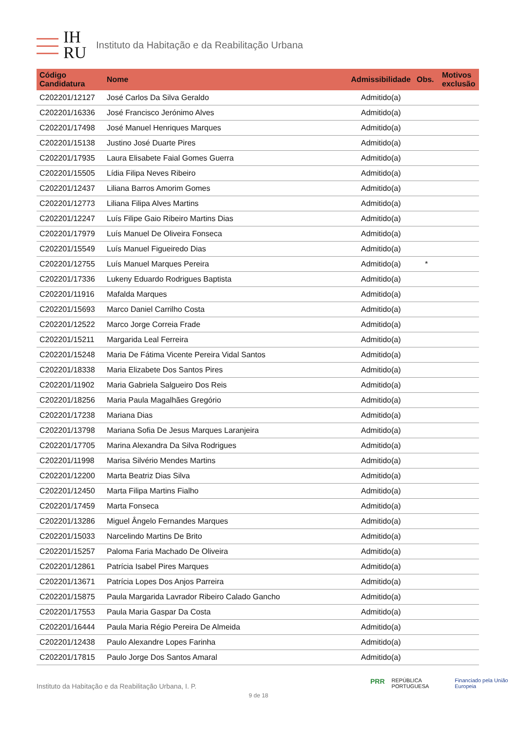IH
RU
Instituto da Habitação e da Reabilitação Urbana
| Código Candidatura | Nome | Admissibilidade | Obs. | Motivos exclusão |
| --- | --- | --- | --- | --- |
| C202201/12127 | José Carlos Da Silva Geraldo | Admitido(a) | | |
| C202201/16336 | José Francisco Jerónimo Alves | Admitido(a) | | |
| C202201/17498 | José Manuel Henriques Marques | Admitido(a) | | |
| C202201/15138 | Justino José Duarte Pires | Admitido(a) | | |
| C202201/17935 | Laura Elisabete Faial Gomes Guerra | Admitido(a) | | |
| C202201/15505 | Lídia Filipa Neves Ribeiro | Admitido(a) | | |
| C202201/12437 | Liliana Barros Amorim Gomes | Admitido(a) | | |
| C202201/12773 | Liliana Filipa Alves Martins | Admitido(a) | | |
| C202201/12247 | Luís Filipe Gaio Ribeiro Martins Dias | Admitido(a) | | |
| C202201/17979 | Luís Manuel De Oliveira Fonseca | Admitido(a) | | |
| C202201/15549 | Luís Manuel Figueiredo Dias | Admitido(a) | | |
| C202201/12755 | Luís Manuel Marques Pereira | Admitido(a) | * | |
| C202201/17336 | Lukeny Eduardo Rodrigues Baptista | Admitido(a) | | |
| C202201/11916 | Mafalda Marques | Admitido(a) | | |
| C202201/15693 | Marco Daniel Carrilho Costa | Admitido(a) | | |
| C202201/12522 | Marco Jorge Correia Frade | Admitido(a) | | |
| C202201/15211 | Margarida Leal Ferreira | Admitido(a) | | |
| C202201/15248 | Maria De Fátima Vicente Pereira Vidal Santos | Admitido(a) | | |
| C202201/18338 | Maria Elizabete Dos Santos Pires | Admitido(a) | | |
| C202201/11902 | Maria Gabriela Salgueiro Dos Reis | Admitido(a) | | |
| C202201/18256 | Maria Paula Magalhães Gregório | Admitido(a) | | |
| C202201/17238 | Mariana Dias | Admitido(a) | | |
| C202201/13798 | Mariana Sofia De Jesus Marques Laranjeira | Admitido(a) | | |
| C202201/17705 | Marina Alexandra Da Silva Rodrigues | Admitido(a) | | |
| C202201/11998 | Marisa Silvério Mendes Martins | Admitido(a) | | |
| C202201/12200 | Marta Beatriz Dias Silva | Admitido(a) | | |
| C202201/12450 | Marta Filipa Martins Fialho | Admitido(a) | | |
| C202201/17459 | Marta Fonseca | Admitido(a) | | |
| C202201/13286 | Miguel Ângelo Fernandes Marques | Admitido(a) | | |
| C202201/15033 | Narcelindo Martins De Brito | Admitido(a) | | |
| C202201/15257 | Paloma Faria Machado De Oliveira | Admitido(a) | | |
| C202201/12861 | Patrícia Isabel Pires Marques | Admitido(a) | | |
| C202201/13671 | Patrícia Lopes Dos Anjos Parreira | Admitido(a) | | |
| C202201/15875 | Paula Margarida Lavrador Ribeiro Calado Gancho | Admitido(a) | | |
| C202201/17553 | Paula Maria Gaspar Da Costa | Admitido(a) | | |
| C202201/16444 | Paula Maria Régio Pereira De Almeida | Admitido(a) | | |
| C202201/12438 | Paulo Alexandre Lopes Farinha | Admitido(a) | | |
| C202201/17815 | Paulo Jorge Dos Santos Amaral | Admitido(a) | | |
PRR REPÚBLICA PORTUGUESA Financiado pela União Europeia
Instituto da Habitação e da Reabilitação Urbana, I. P.
9 de 18